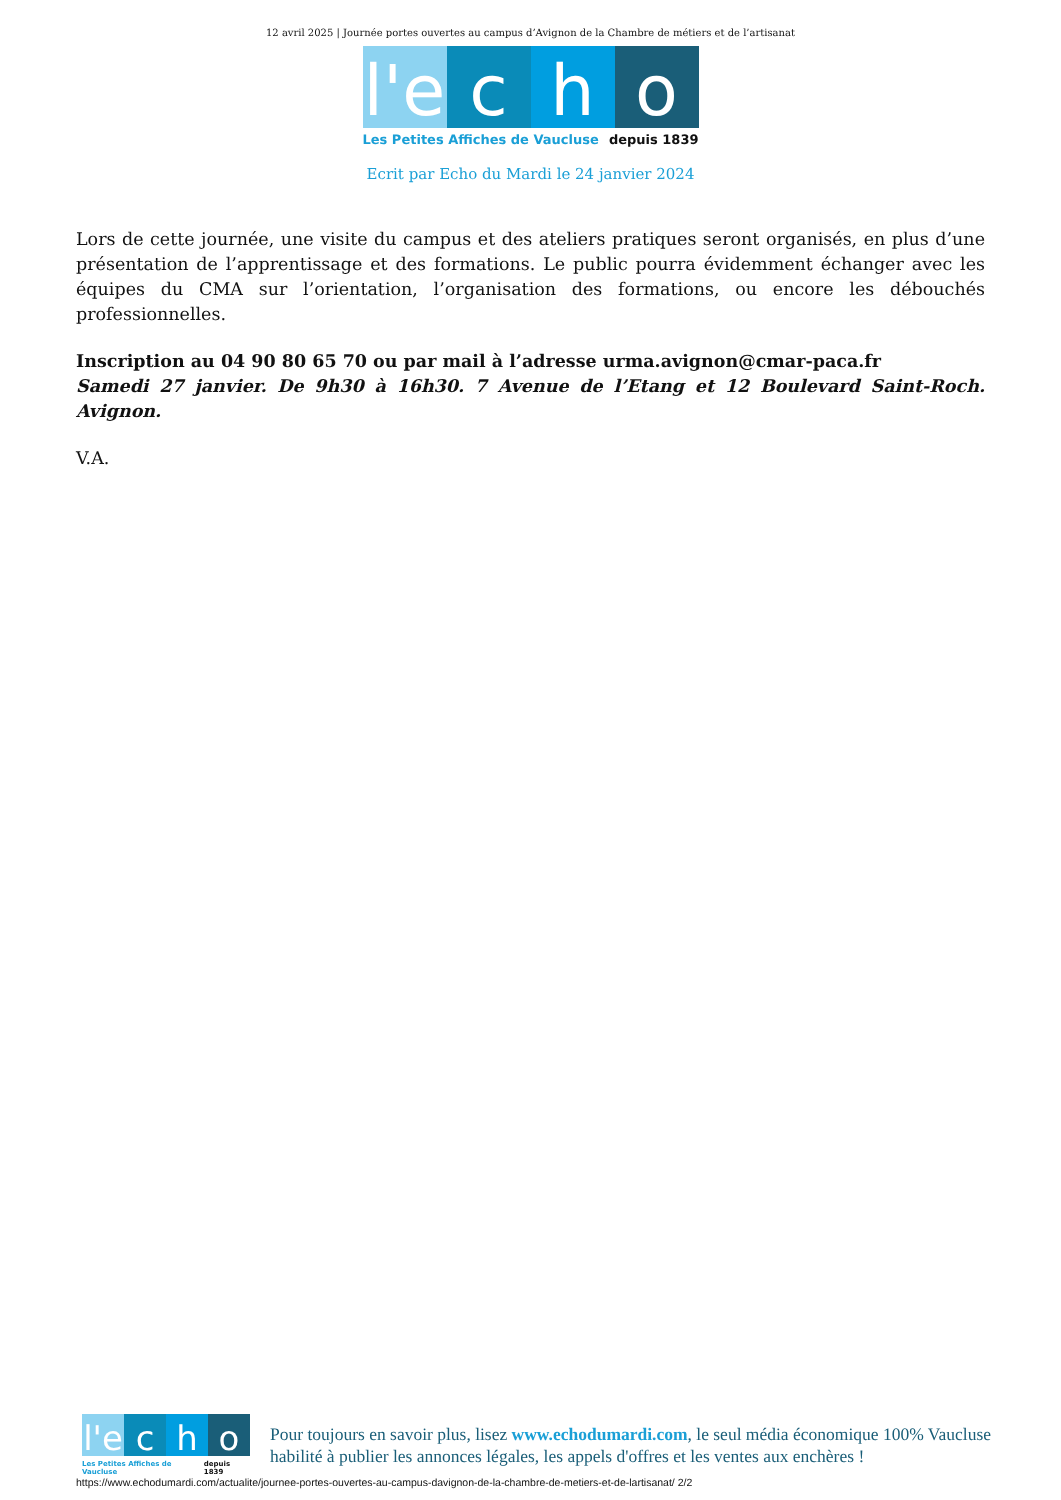12 avril 2025 | Journée portes ouvertes au campus d’Avignon de la Chambre de métiers et de l’artisanat
l'e c h o
Les Petites Affiches de Vaucluse depuis 1839
Ecrit par Echo du Mardi le 24 janvier 2024
Lors de cette journée, une visite du campus et des ateliers pratiques seront organisés, en plus d’une présentation de l’apprentissage et des formations. Le public pourra évidemment échanger avec les équipes du CMA sur l’orientation, l’organisation des formations, ou encore les débouchés professionnelles.
Inscription au 04 90 80 65 70 ou par mail à l’adresse urma.avignon@cmar-paca.fr
Samedi 27 janvier. De 9h30 à 16h30. 7 Avenue de l’Etang et 12 Boulevard Saint-Roch. Avignon.
V.A.
l'e c h o
Les Petites Affiches de Vaucluse depuis 1839
Pour toujours en savoir plus, lisez www.echodumardi.com, le seul média économique 100% Vaucluse habilité à publier les annonces légales, les appels d'offres et les ventes aux enchères !
https://www.echodumardi.com/actualite/journee-portes-ouvertes-au-campus-davignon-de-la-chambre-de-metiers-et-de-lartisanat/ 2/2